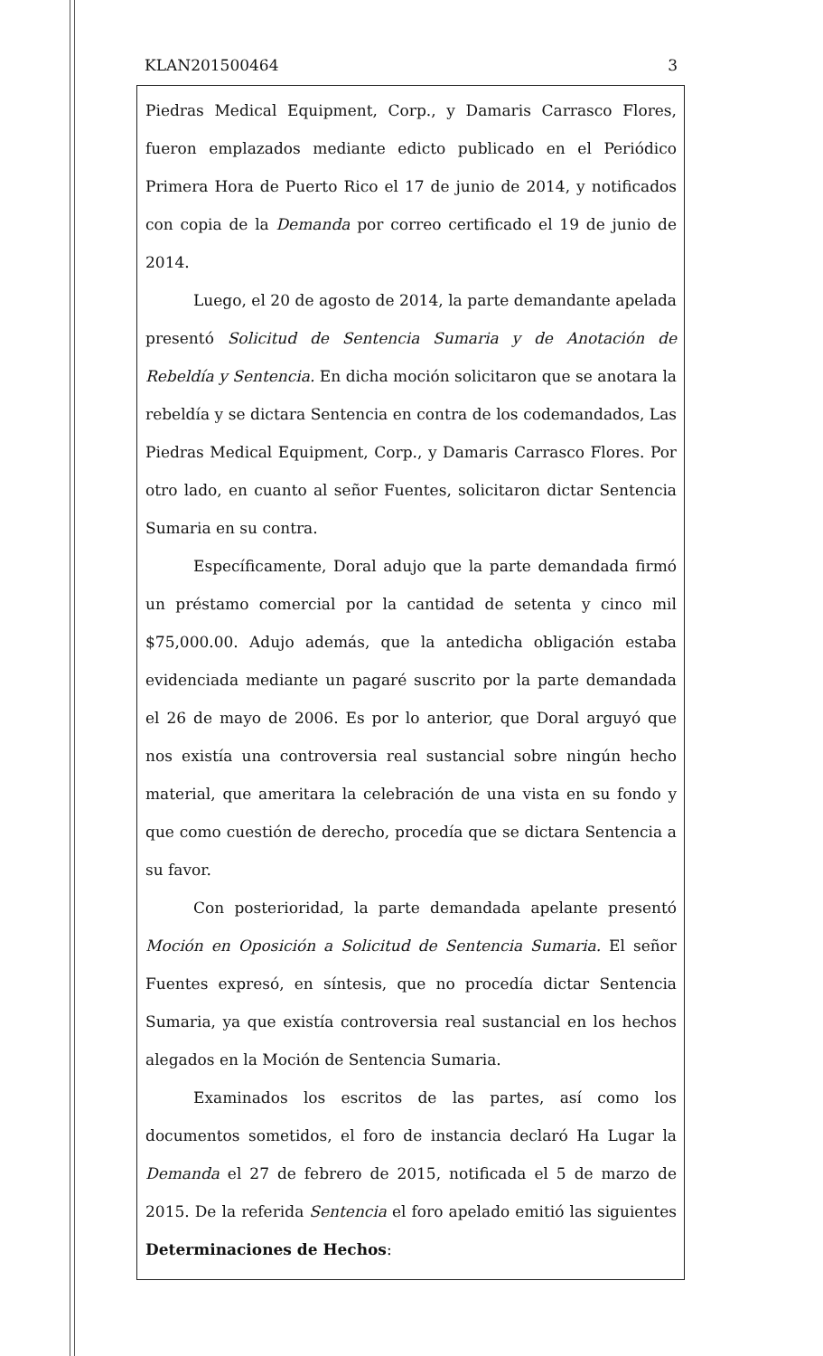KLAN201500464 3
Piedras Medical Equipment, Corp., y Damaris Carrasco Flores, fueron emplazados mediante edicto publicado en el Periódico Primera Hora de Puerto Rico el 17 de junio de 2014, y notificados con copia de la Demanda por correo certificado el 19 de junio de 2014.
Luego, el 20 de agosto de 2014, la parte demandante apelada presentó Solicitud de Sentencia Sumaria y de Anotación de Rebeldía y Sentencia. En dicha moción solicitaron que se anotara la rebeldía y se dictara Sentencia en contra de los codemandados, Las Piedras Medical Equipment, Corp., y Damaris Carrasco Flores. Por otro lado, en cuanto al señor Fuentes, solicitaron dictar Sentencia Sumaria en su contra.
Específicamente, Doral adujo que la parte demandada firmó un préstamo comercial por la cantidad de setenta y cinco mil $75,000.00. Adujo además, que la antedicha obligación estaba evidenciada mediante un pagaré suscrito por la parte demandada el 26 de mayo de 2006. Es por lo anterior, que Doral arguyó que nos existía una controversia real sustancial sobre ningún hecho material, que ameritara la celebración de una vista en su fondo y que como cuestión de derecho, procedía que se dictara Sentencia a su favor.
Con posterioridad, la parte demandada apelante presentó Moción en Oposición a Solicitud de Sentencia Sumaria. El señor Fuentes expresó, en síntesis, que no procedía dictar Sentencia Sumaria, ya que existía controversia real sustancial en los hechos alegados en la Moción de Sentencia Sumaria.
Examinados los escritos de las partes, así como los documentos sometidos, el foro de instancia declaró Ha Lugar la Demanda el 27 de febrero de 2015, notificada el 5 de marzo de 2015. De la referida Sentencia el foro apelado emitió las siguientes Determinaciones de Hechos: